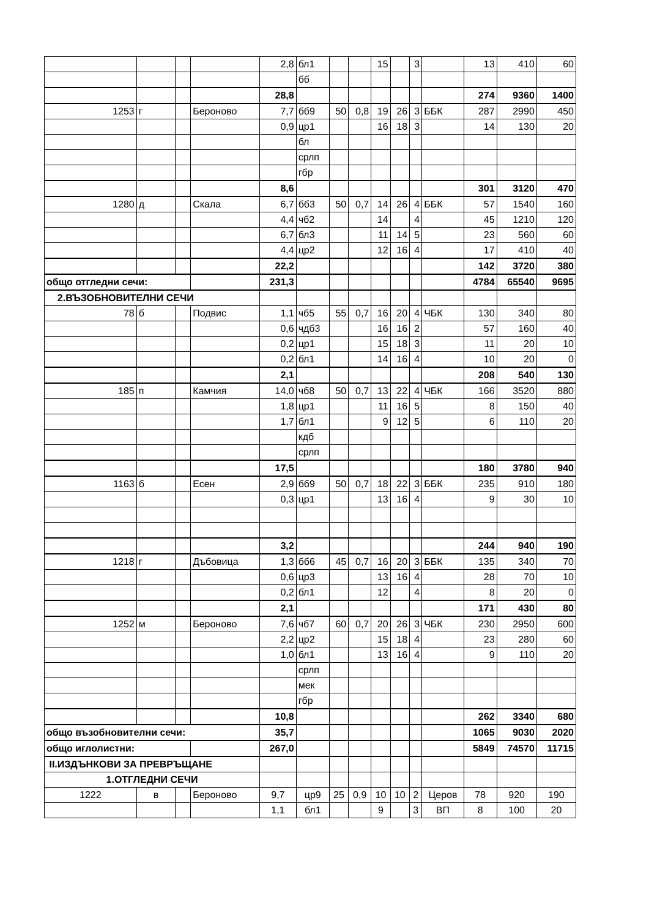| | | | | 2,8 | бл1 | | | 15 | | 3 | | 13 | 410 | 60 |
| | | | | | бб | | | | | | | | | |
| | | | | 28,8 | | | | | | | | 274 | 9360 | 1400 |
| 1253 | г | | Бероново | 7,7 | бб9 | 50 | 0,8 | 19 | 26 | 3 | ББК | 287 | 2990 | 450 |
| | | | | 0,9 | цр1 | | | 16 | 18 | 3 | | 14 | 130 | 20 |
| | | | | | бл | | | | | | | | | |
| | | | | | срлп | | | | | | | | | |
| | | | | | гбр | | | | | | | | | |
| | | | | 8,6 | | | | | | | | 301 | 3120 | 470 |
| 1280 | д | | Скала | 6,7 | бб3 | 50 | 0,7 | 14 | 26 | 4 | ББК | 57 | 1540 | 160 |
| | | | | 4,4 | чб2 | | | 14 | | 4 | | 45 | 1210 | 120 |
| | | | | 6,7 | бл3 | | | 11 | 14 | 5 | | 23 | 560 | 60 |
| | | | | 4,4 | цр2 | | | 12 | 16 | 4 | | 17 | 410 | 40 |
| | | | | 22,2 | | | | | | | | 142 | 3720 | 380 |
| общо отгледни сечи: | | | | 231,3 | | | | | | | | 4784 | 65540 | 9695 |
| 2.ВЪЗОБНОВИТЕЛНИ СЕЧИ | | | | | | | | | | | | | | |
| 78 | б | | Подвис | 1,1 | чб5 | 55 | 0,7 | 16 | 20 | 4 | ЧБК | 130 | 340 | 80 |
| | | | | 0,6 | чдб3 | | | 16 | 16 | 2 | | 57 | 160 | 40 |
| | | | | 0,2 | цр1 | | | 15 | 18 | 3 | | 11 | 20 | 10 |
| | | | | 0,2 | бл1 | | | 14 | 16 | 4 | | 10 | 20 | 0 |
| | | | | 2,1 | | | | | | | | 208 | 540 | 130 |
| 185 | п | | Камчия | 14,0 | чб8 | 50 | 0,7 | 13 | 22 | 4 | ЧБК | 166 | 3520 | 880 |
| | | | | 1,8 | цр1 | | | 11 | 16 | 5 | | 8 | 150 | 40 |
| | | | | 1,7 | бл1 | | | 9 | 12 | 5 | | 6 | 110 | 20 |
| | | | | | кдб | | | | | | | | | |
| | | | | | срлп | | | | | | | | | |
| | | | | 17,5 | | | | | | | | 180 | 3780 | 940 |
| 1163 | б | | Есен | 2,9 | бб9 | 50 | 0,7 | 18 | 22 | 3 | ББК | 235 | 910 | 180 |
| | | | | 0,3 | цр1 | | | 13 | 16 | 4 | | 9 | 30 | 10 |
| | | | | 3,2 | | | | | | | | 244 | 940 | 190 |
| 1218 | г | | Дъбовица | 1,3 | бб6 | 45 | 0,7 | 16 | 20 | 3 | ББК | 135 | 340 | 70 |
| | | | | 0,6 | цр3 | | | 13 | 16 | 4 | | 28 | 70 | 10 |
| | | | | 0,2 | бл1 | | | 12 | | 4 | | 8 | 20 | 0 |
| | | | | 2,1 | | | | | | | | 171 | 430 | 80 |
| 1252 | м | | Бероново | 7,6 | чб7 | 60 | 0,7 | 20 | 26 | 3 | ЧБК | 230 | 2950 | 600 |
| | | | | 2,2 | цр2 | | | 15 | 18 | 4 | | 23 | 280 | 60 |
| | | | | 1,0 | бл1 | | | 13 | 16 | 4 | | 9 | 110 | 20 |
| | | | | | срлп | | | | | | | | | |
| | | | | | мек | | | | | | | | | |
| | | | | | гбр | | | | | | | | | |
| | | | | 10,8 | | | | | | | | 262 | 3340 | 680 |
| общо възобновителни сечи: | | | | 35,7 | | | | | | | | 1065 | 9030 | 2020 |
| общо иглолистни: | | | | 267,0 | | | | | | | | 5849 | 74570 | 11715 |
| II.ИЗДЪНКОВИ ЗА ПРЕВРЪЩАНЕ | | | | | | | | | | | | | | |
| 1.ОТГЛЕДНИ СЕЧИ | | | | | | | | | | | | | | |
| 1222 | в | | Бероново | 9,7 | цр9 | 25 | 0,9 | 10 | 10 | 2 | Церов | 78 | 920 | 190 |
| | | | | 1,1 | бл1 | | | 9 | | 3 | ВП | 8 | 100 | 20 |